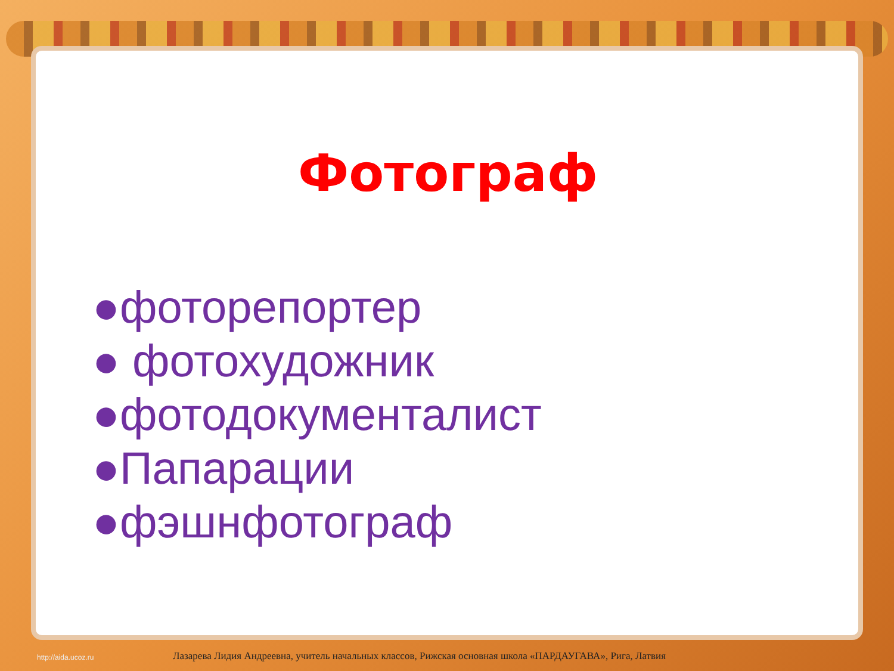Фотограф
●фоторепортер
● фотохудожник
●фотодокументалист
●Папарации
●фэшнфотограф
http://aida.ucoz.ru
Лазарева Лидия Андреевна, учитель начальных классов, Рижская основная школа «ПАРДАУГАВА», Рига, Латвия